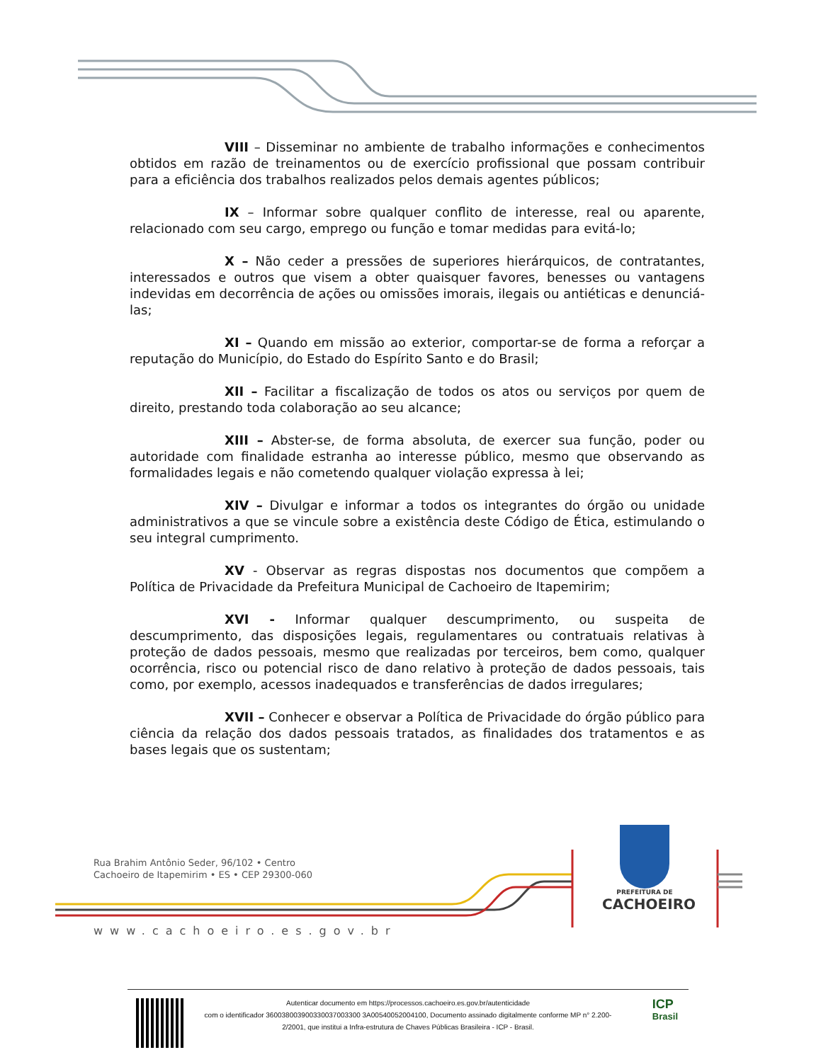VIII – Disseminar no ambiente de trabalho informações e conhecimentos obtidos em razão de treinamentos ou de exercício profissional que possam contribuir para a eficiência dos trabalhos realizados pelos demais agentes públicos;
IX – Informar sobre qualquer conflito de interesse, real ou aparente, relacionado com seu cargo, emprego ou função e tomar medidas para evitá-lo;
X – Não ceder a pressões de superiores hierárquicos, de contratantes, interessados e outros que visem a obter quaisquer favores, benesses ou vantagens indevidas em decorrência de ações ou omissões imorais, ilegais ou antiéticas e denunciá-las;
XI – Quando em missão ao exterior, comportar-se de forma a reforçar a reputação do Município, do Estado do Espírito Santo e do Brasil;
XII – Facilitar a fiscalização de todos os atos ou serviços por quem de direito, prestando toda colaboração ao seu alcance;
XIII – Abster-se, de forma absoluta, de exercer sua função, poder ou autoridade com finalidade estranha ao interesse público, mesmo que observando as formalidades legais e não cometendo qualquer violação expressa à lei;
XIV – Divulgar e informar a todos os integrantes do órgão ou unidade administrativos a que se vincule sobre a existência deste Código de Ética, estimulando o seu integral cumprimento.
XV - Observar as regras dispostas nos documentos que compõem a Política de Privacidade da Prefeitura Municipal de Cachoeiro de Itapemirim;
XVI - Informar qualquer descumprimento, ou suspeita de descumprimento, das disposições legais, regulamentares ou contratuais relativas à proteção de dados pessoais, mesmo que realizadas por terceiros, bem como, qualquer ocorrência, risco ou potencial risco de dano relativo à proteção de dados pessoais, tais como, por exemplo, acessos inadequados e transferências de dados irregulares;
XVII – Conhecer e observar a Política de Privacidade do órgão público para ciência da relação dos dados pessoais tratados, as finalidades dos tratamentos e as bases legais que os sustentam;
Rua Brahim Antônio Seder, 96/102 • Centro
Cachoeiro de Itapemirim • ES • CEP 29300-060
PREFEITURA DE
CACHOEIRO
www.cachoeiro.es.gov.br
Autenticar documento em https://processos.cachoeiro.es.gov.br/autenticidade
com o identificador 360038003900330037003300 3A00540052004100, Documento assinado digitalmente conforme MP n° 2.200-2/2001, que institui a Infra-estrutura de Chaves Públicas Brasileira - ICP - Brasil.
ICP
Brasil